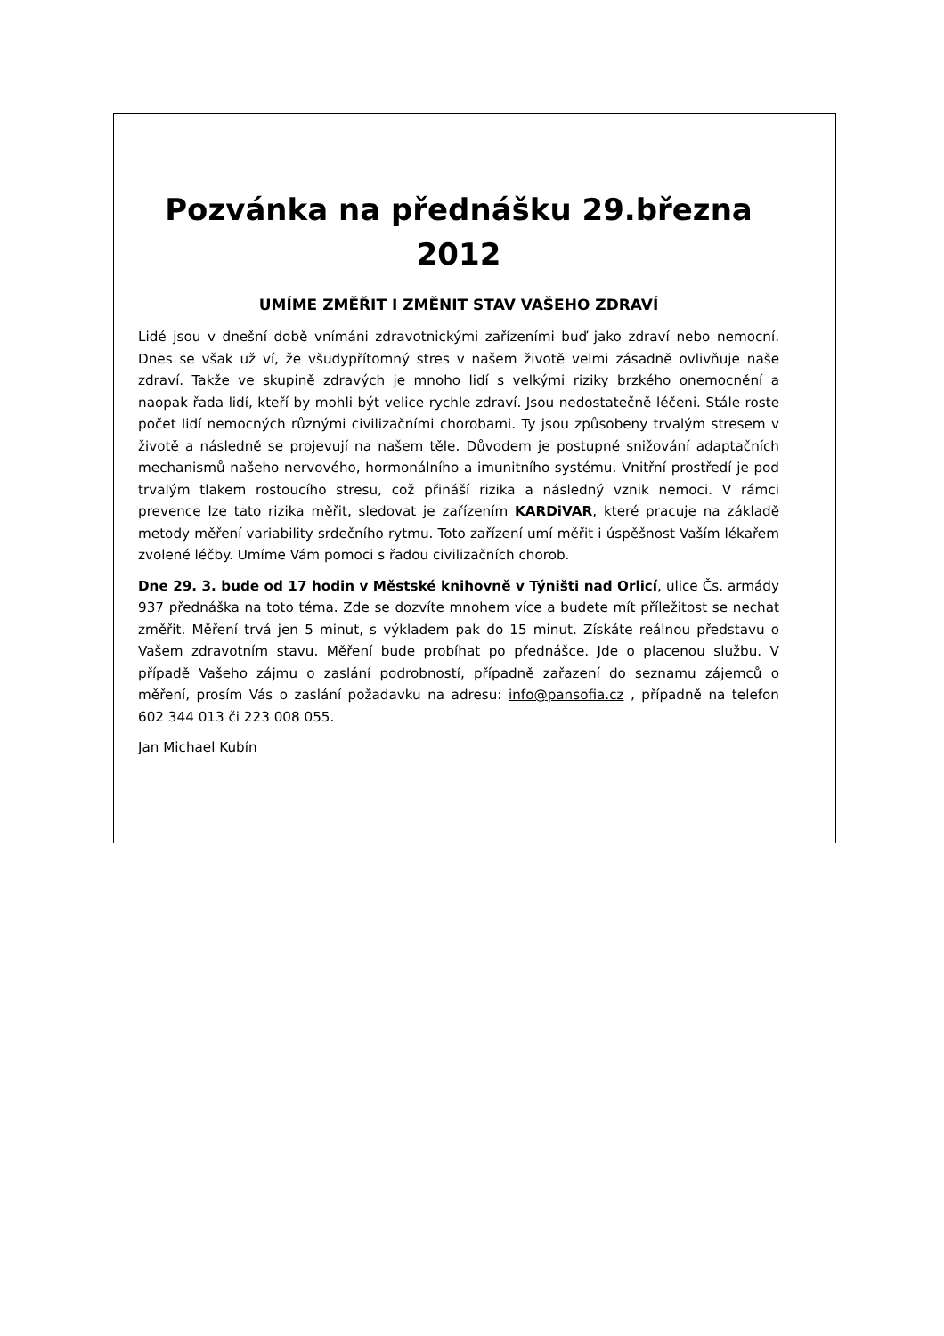Pozvánka na přednášku 29.března 2012
UMÍME ZMĚŘIT I ZMĚNIT STAV VAŠEHO ZDRAVÍ
Lidé jsou v dnešní době vnímáni zdravotnickými zařízeními buď jako zdraví nebo nemocní. Dnes se však už ví, že všudypřítomný stres v našem životě velmi zásadně ovlivňuje naše zdraví. Takže ve skupině zdravých je mnoho lidí s velkými riziky brzkého onemocnění a naopak řada lidí, kteří by mohli být velice rychle zdraví. Jsou nedostatečně léčeni. Stále roste počet lidí nemocných různými civilizačními chorobami. Ty jsou způsobeny trvalým stresem v životě a následně se projevují na našem těle. Důvodem je postupné snižování adaptačních mechanismů našeho nervového, hormonálního a imunitního systému. Vnitřní prostředí je pod trvalým tlakem rostoucího stresu, což přináší rizika a následný vznik nemoci. V rámci prevence lze tato rizika měřit, sledovat je zařízením KARDiVAR, které pracuje na základě metody měření variability srdečního rytmu. Toto zařízení umí měřit i úspěšnost Vaším lékařem zvolené léčby. Umíme Vám pomoci s řadou civilizačních chorob.
Dne 29. 3. bude od 17 hodin v Městské knihovně v Týništi nad Orlicí, ulice Čs. armády 937 přednáška na toto téma. Zde se dozvíte mnohem více a budete mít příležitost se nechat změřit. Měření trvá jen 5 minut, s výkladem pak do 15 minut. Získáte reálnou představu o Vašem zdravotním stavu. Měření bude probíhat po přednášce. Jde o placenou službu. V případě Vašeho zájmu o zaslání podrobností, případně zařazení do seznamu zájemců o měření, prosím Vás o zaslání požadavku na adresu: info@pansofia.cz , případně na telefon 602 344 013 či 223 008 055.
Jan Michael Kubín